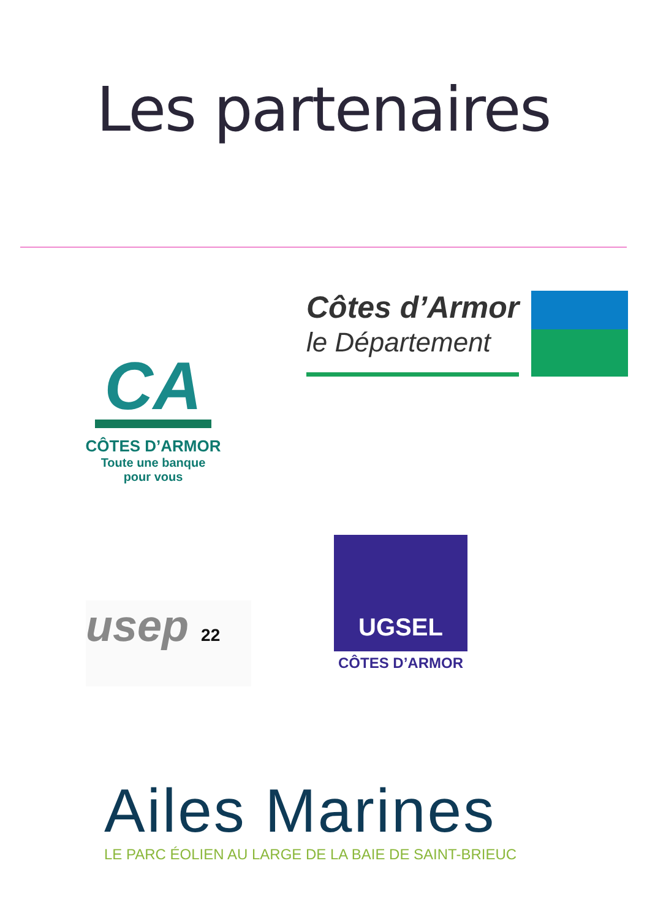Les partenaires
CA
CÔTES D’ARMOR
Toute une banque
pour vous
Côtes d’Armor
le Département
usep 22
UGSEL
CÔTES D’ARMOR
Ailes Marines
LE PARC ÉOLIEN AU LARGE DE LA BAIE DE SAINT-BRIEUC